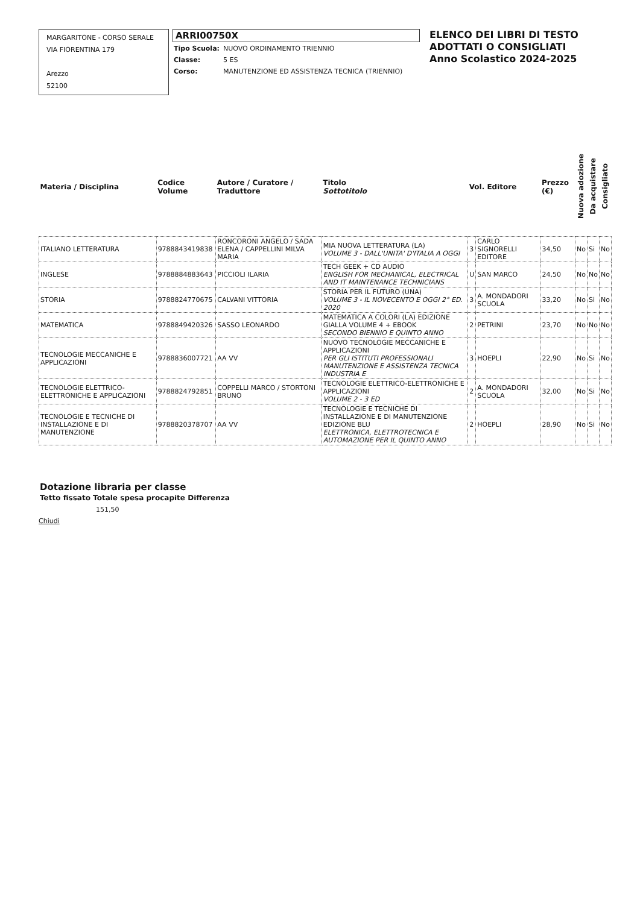MARGARITONE - CORSO SERALE
VIA FIORENTINA 179
Arezzo
52100
ARRI00750X
| Tipo Scuola: | NUOVO ORDINAMENTO TRIENNIO |
| Classe: | 5 ES |
| Corso: | MANUTENZIONE ED ASSISTENZA TECNICA (TRIENNIO) |
ELENCO DEI LIBRI DI TESTO
ADOTTATI O CONSIGLIATI
Anno Scolastico 2024-2025
| Materia / Disciplina | Codice Volume | Autore / Curatore / Traduttore | Titolo Sottotitolo | Vol. Editore | | Prezzo (€) | Nuova adozione | Da acquistare | Consigliato |
| --- | --- | --- | --- | --- | --- | --- | --- | --- | --- |
| ITALIANO LETTERATURA | 9788843419838 | RONCORONI ANGELO / SADA ELENA / CAPPELLINI MILVA MARIA | MIA NUOVA LETTERATURA (LA) VOLUME 3 - DALL'UNITA' D'ITALIA A OGGI | 3 | CARLO SIGNORELLI EDITORE | 34,50 | No | Si | No |
| INGLESE | 9788884883643 | PICCIOLI ILARIA | TECH GEEK + CD AUDIO ENGLISH FOR MECHANICAL, ELECTRICAL AND IT MAINTENANCE TECHNICIANS | U | SAN MARCO | 24,50 | No | No | No |
| STORIA | 9788824770675 | CALVANI VITTORIA | STORIA PER IL FUTURO (UNA) VOLUME 3 - IL NOVECENTO E OGGI 2° ED. 2020 | 3 | A. MONDADORI SCUOLA | 33,20 | No | Si | No |
| MATEMATICA | 9788849420326 | SASSO LEONARDO | MATEMATICA A COLORI (LA) EDIZIONE GIALLA VOLUME 4 + EBOOK SECONDO BIENNIO E QUINTO ANNO | 2 | PETRINI | 23,70 | No | No | No |
| TECNOLOGIE MECCANICHE E APPLICAZIONI | 9788836007721 | AA VV | NUOVO TECNOLOGIE MECCANICHE E APPLICAZIONI PER GLI ISTITUTI PROFESSIONALI MANUTENZIONE E ASSISTENZA TECNICA INDUSTRIA E | 3 | HOEPLI | 22,90 | No | Si | No |
| TECNOLOGIE ELETTRICO-ELETTRONICHE E APPLICAZIONI | 9788824792851 | COPPELLI MARCO / STORTONI BRUNO | TECNOLOGIE ELETTRICO-ELETTRONICHE E APPLICAZIONI VOLUME 2 - 3 ED | 2 | A. MONDADORI SCUOLA | 32,00 | No | Si | No |
| TECNOLOGIE E TECNICHE DI INSTALLAZIONE E DI MANUTENZIONE | 9788820378707 | AA VV | TECNOLOGIE E TECNICHE DI INSTALLAZIONE E DI MANUTENZIONE EDIZIONE BLU ELETTRONICA, ELETTROTECNICA E AUTOMAZIONE PER IL QUINTO ANNO | 2 | HOEPLI | 28,90 | No | Si | No |
Dotazione libraria per classe
Tetto fissato Totale spesa procapite Differenza
151,50
Chiudi